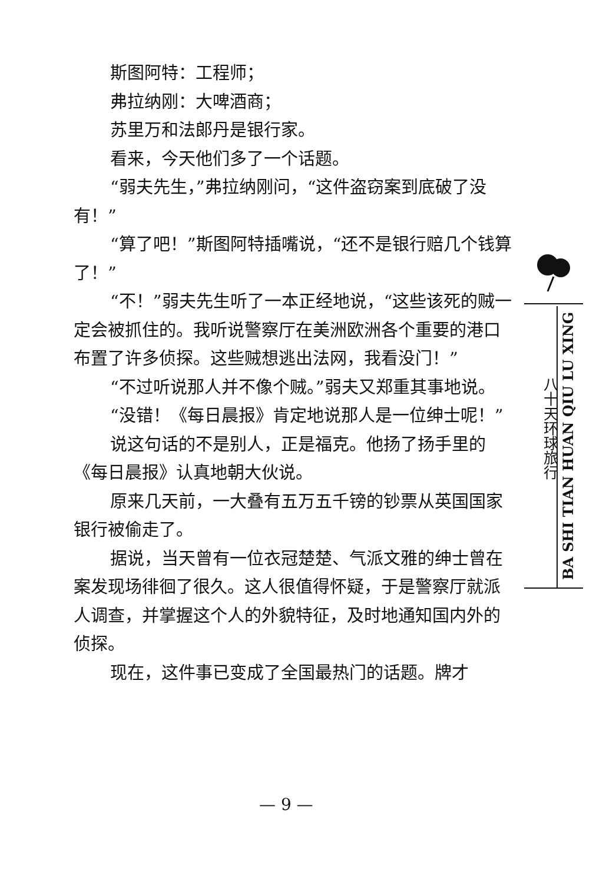斯图阿特：工程师；
弗拉纳刚：大啤酒商；
苏里万和法郎丹是银行家。
看来，今天他们多了一个话题。
“弱夫先生，”弗拉纳刚问，“这件盗窃案到底破了没有！”
“算了吧！”斯图阿特插嘴说，“还不是银行赔几个钱算了！”
“不！”弱夫先生听了一本正经地说，“这些该死的贼一定会被抓住的。我听说警察厅在美洲欧洲各个重要的港口布置了许多侦探。这些贼想逃出法网，我看没门！”
“不过听说那人并不像个贼。”弱夫又郑重其事地说。
“没错！《每日晨报》肯定地说那人是一位绅士呢！”
说这句话的不是别人，正是福克。他扬了扬手里的《每日晨报》认真地朝大伙说。
原来几天前，一大叠有五万五千镑的钞票从英国国家银行被偷走了。
据说，当天曾有一位衣冠楚楚、气派文雅的绅士曾在案发现场徘徊了很久。这人很值得怀疑，于是警察厅就派人调查，并掌握这个人的外貌特征，及时地通知国内外的侦探。
现在，这件事已变成了全国最热门的话题。牌才
八十天环球旅行
BA SHI TIAN HUAN QIU LU XING
— 9 —